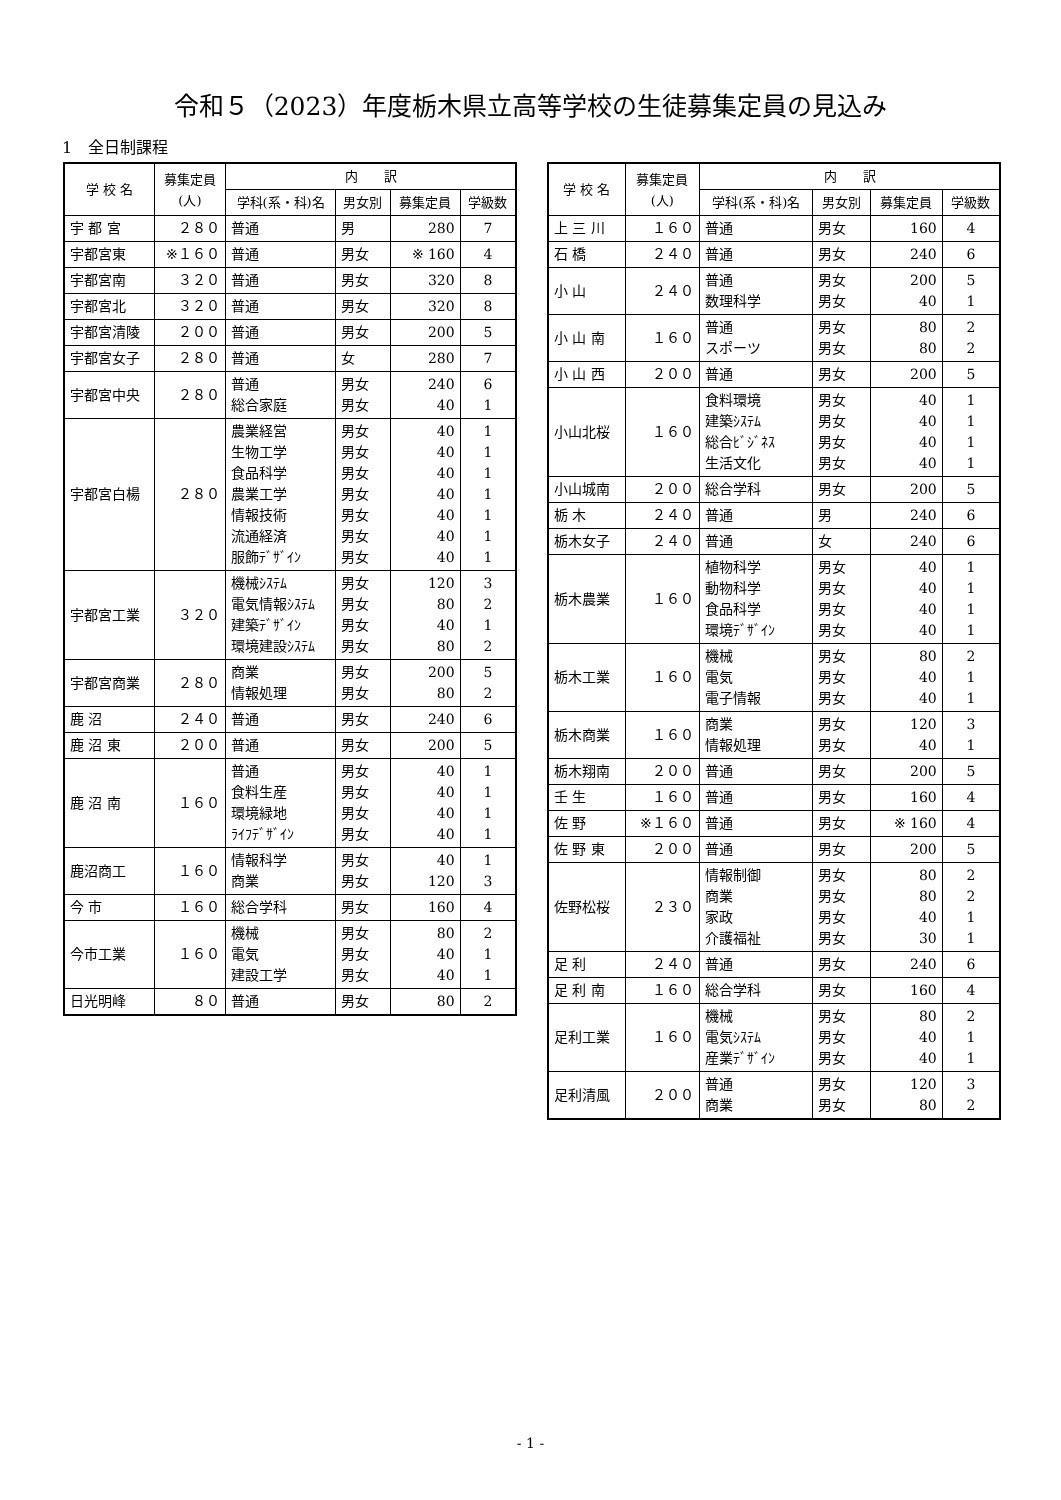令和５（2023）年度栃木県立高等学校の生徒募集定員の見込み
1　全日制課程
| 学 校 名 | 募集定員 (人) | 内 訳 | | | |
| --- | --- | --- | --- | --- | --- |
| | | 学科(系・科)名 | 男女別 | 募集定員 | 学級数 |
| 宇 都 宮 | ２８０ | 普通 | 男 | 280 | 7 |
| 宇都宮東 | ※１６０ | 普通 | 男女 | ※ 160 | 4 |
| 宇都宮南 | ３２０ | 普通 | 男女 | 320 | 8 |
| 宇都宮北 | ３２０ | 普通 | 男女 | 320 | 8 |
| 宇都宮清陵 | ２００ | 普通 | 男女 | 200 | 5 |
| 宇都宮女子 | ２８０ | 普通 | 女 | 280 | 7 |
| 宇都宮中央 | ２８０ | 普通 総合家庭 | 男女 男女 | 240 40 | 6 1 |
| 宇都宮白楊 | ２８０ | 農業経営 生物工学 食品科学 農業工学 情報技術 流通経済 服飾ﾃﾞｻﾞｲﾝ | 男女 男女 男女 男女 男女 男女 男女 | 40 40 40 40 40 40 40 | 1 1 1 1 1 1 1 |
| 宇都宮工業 | ３２０ | 機械ｼｽﾃﾑ 電気情報ｼｽﾃﾑ 建築ﾃﾞｻﾞｲﾝ 環境建設ｼｽﾃﾑ | 男女 男女 男女 男女 | 120 80 40 80 | 3 2 1 2 |
| 宇都宮商業 | ２８０ | 商業 情報処理 | 男女 男女 | 200 80 | 5 2 |
| 鹿 沼 | ２４０ | 普通 | 男女 | 240 | 6 |
| 鹿 沼 東 | ２００ | 普通 | 男女 | 200 | 5 |
| 鹿 沼 南 | １６０ | 普通 食料生産 環境緑地 ﾗｲﾌﾃﾞｻﾞｲﾝ | 男女 男女 男女 男女 | 40 40 40 40 | 1 1 1 1 |
| 鹿沼商工 | １６０ | 情報科学 商業 | 男女 男女 | 40 120 | 1 3 |
| 今 市 | １６０ | 総合学科 | 男女 | 160 | 4 |
| 今市工業 | １６０ | 機械 電気 建設工学 | 男女 男女 男女 | 80 40 40 | 2 1 1 |
| 日光明峰 | ８０ | 普通 | 男女 | 80 | 2 |
| 学 校 名 | 募集定員 (人) | 内 訳 | | | |
| --- | --- | --- | --- | --- | --- |
| | | 学科(系・科)名 | 男女別 | 募集定員 | 学級数 |
| 上 三 川 | １６０ | 普通 | 男女 | 160 | 4 |
| 石 橋 | ２４０ | 普通 | 男女 | 240 | 6 |
| 小 山 | ２４０ | 普通 数理科学 | 男女 男女 | 200 40 | 5 1 |
| 小 山 南 | １６０ | 普通 スポーツ | 男女 男女 | 80 80 | 2 2 |
| 小 山 西 | ２００ | 普通 | 男女 | 200 | 5 |
| 小山北桜 | １６０ | 食料環境 建築ｼｽﾃﾑ 総合ﾋﾞｼﾞﾈｽ 生活文化 | 男女 男女 男女 男女 | 40 40 40 40 | 1 1 1 1 |
| 小山城南 | ２００ | 総合学科 | 男女 | 200 | 5 |
| 栃 木 | ２４０ | 普通 | 男 | 240 | 6 |
| 栃木女子 | ２４０ | 普通 | 女 | 240 | 6 |
| 栃木農業 | １６０ | 植物科学 動物科学 食品科学 環境ﾃﾞｻﾞｲﾝ | 男女 男女 男女 男女 | 40 40 40 40 | 1 1 1 1 |
| 栃木工業 | １６０ | 機械 電気 電子情報 | 男女 男女 男女 | 80 40 40 | 2 1 1 |
| 栃木商業 | １６０ | 商業 情報処理 | 男女 男女 | 120 40 | 3 1 |
| 栃木翔南 | ２００ | 普通 | 男女 | 200 | 5 |
| 壬 生 | １６０ | 普通 | 男女 | 160 | 4 |
| 佐 野 | ※１６０ | 普通 | 男女 | ※ 160 | 4 |
| 佐 野 東 | ２００ | 普通 | 男女 | 200 | 5 |
| 佐野松桜 | ２３０ | 情報制御 商業 家政 介護福祉 | 男女 男女 男女 男女 | 80 80 40 30 | 2 2 1 1 |
| 足 利 | ２４０ | 普通 | 男女 | 240 | 6 |
| 足 利 南 | １６０ | 総合学科 | 男女 | 160 | 4 |
| 足利工業 | １６０ | 機械 電気ｼｽﾃﾑ 産業ﾃﾞｻﾞｲﾝ | 男女 男女 男女 | 80 40 40 | 2 1 1 |
| 足利清風 | ２００ | 普通 商業 | 男女 男女 | 120 80 | 3 2 |
- 1 -